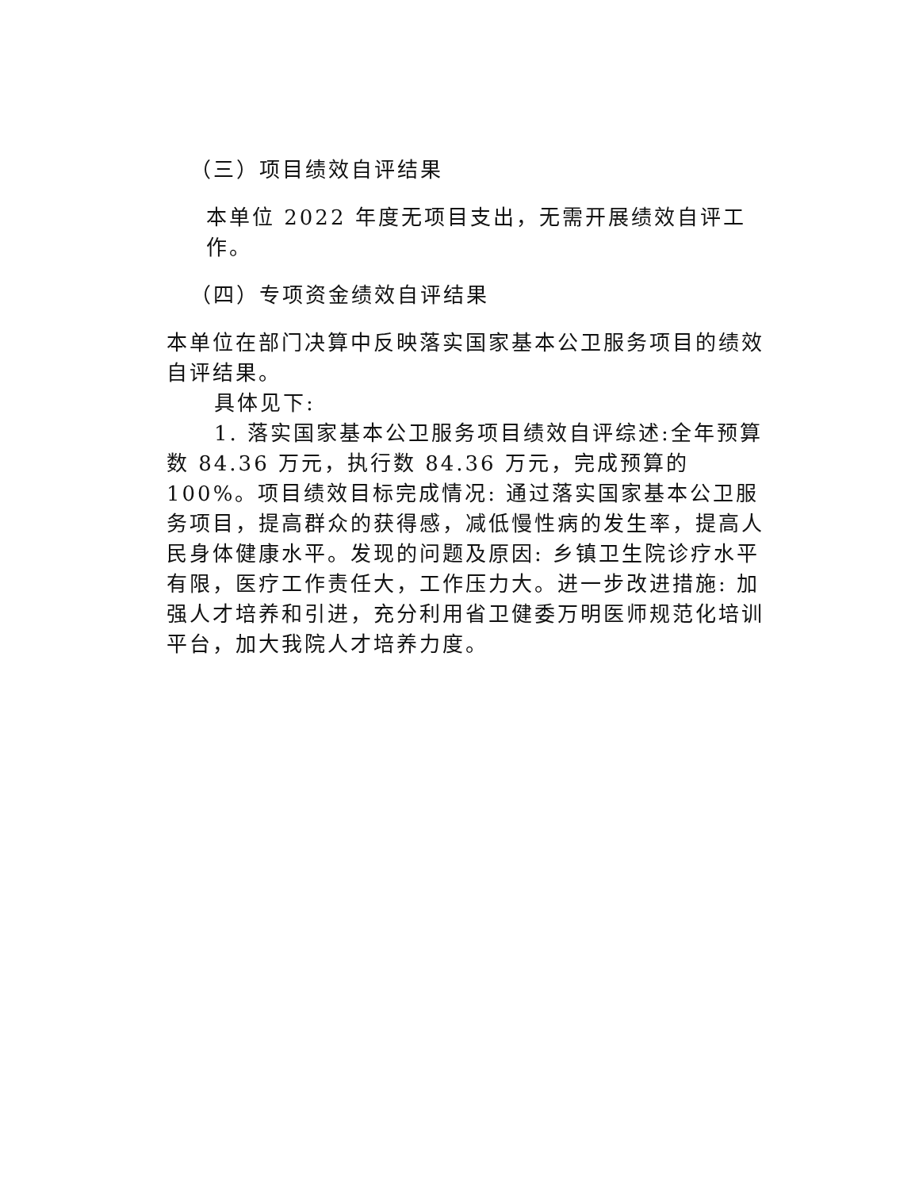（三）项目绩效自评结果
本单位 2022 年度无项目支出，无需开展绩效自评工作。
（四）专项资金绩效自评结果
本单位在部门决算中反映落实国家基本公卫服务项目的绩效自评结果。
具体见下:
1. 落实国家基本公卫服务项目绩效自评综述:全年预算数 84.36 万元，执行数 84.36 万元，完成预算的 100%。项目绩效目标完成情况: 通过落实国家基本公卫服务项目，提高群众的获得感，减低慢性病的发生率，提高人民身体健康水平。发现的问题及原因: 乡镇卫生院诊疗水平有限，医疗工作责任大，工作压力大。进一步改进措施: 加强人才培养和引进，充分利用省卫健委万明医师规范化培训平台，加大我院人才培养力度。